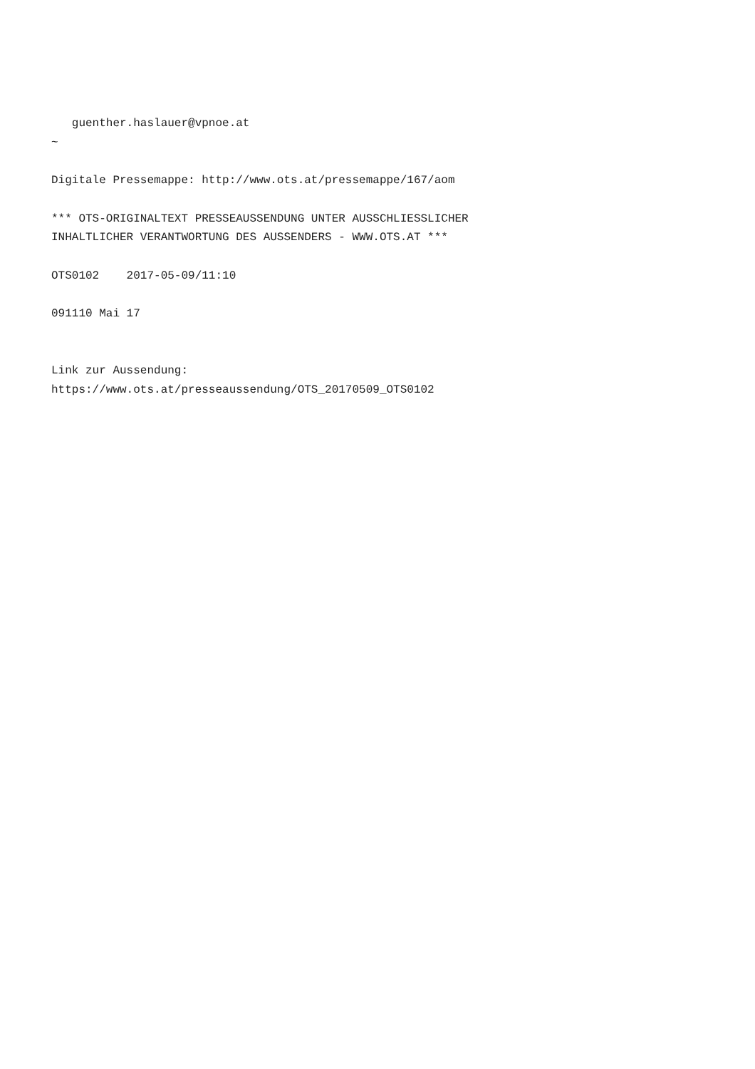guenther.haslauer@vpnoe.at
~

Digitale Pressemappe: http://www.ots.at/pressemappe/167/aom

*** OTS-ORIGINALTEXT PRESSEAUSSENDUNG UNTER AUSSCHLIESSLICHER
INHALTLICHER VERANTWORTUNG DES AUSSENDERS - WWW.OTS.AT ***

OTS0102    2017-05-09/11:10

091110 Mai 17


Link zur Aussendung:
https://www.ots.at/presseaussendung/OTS_20170509_OTS0102